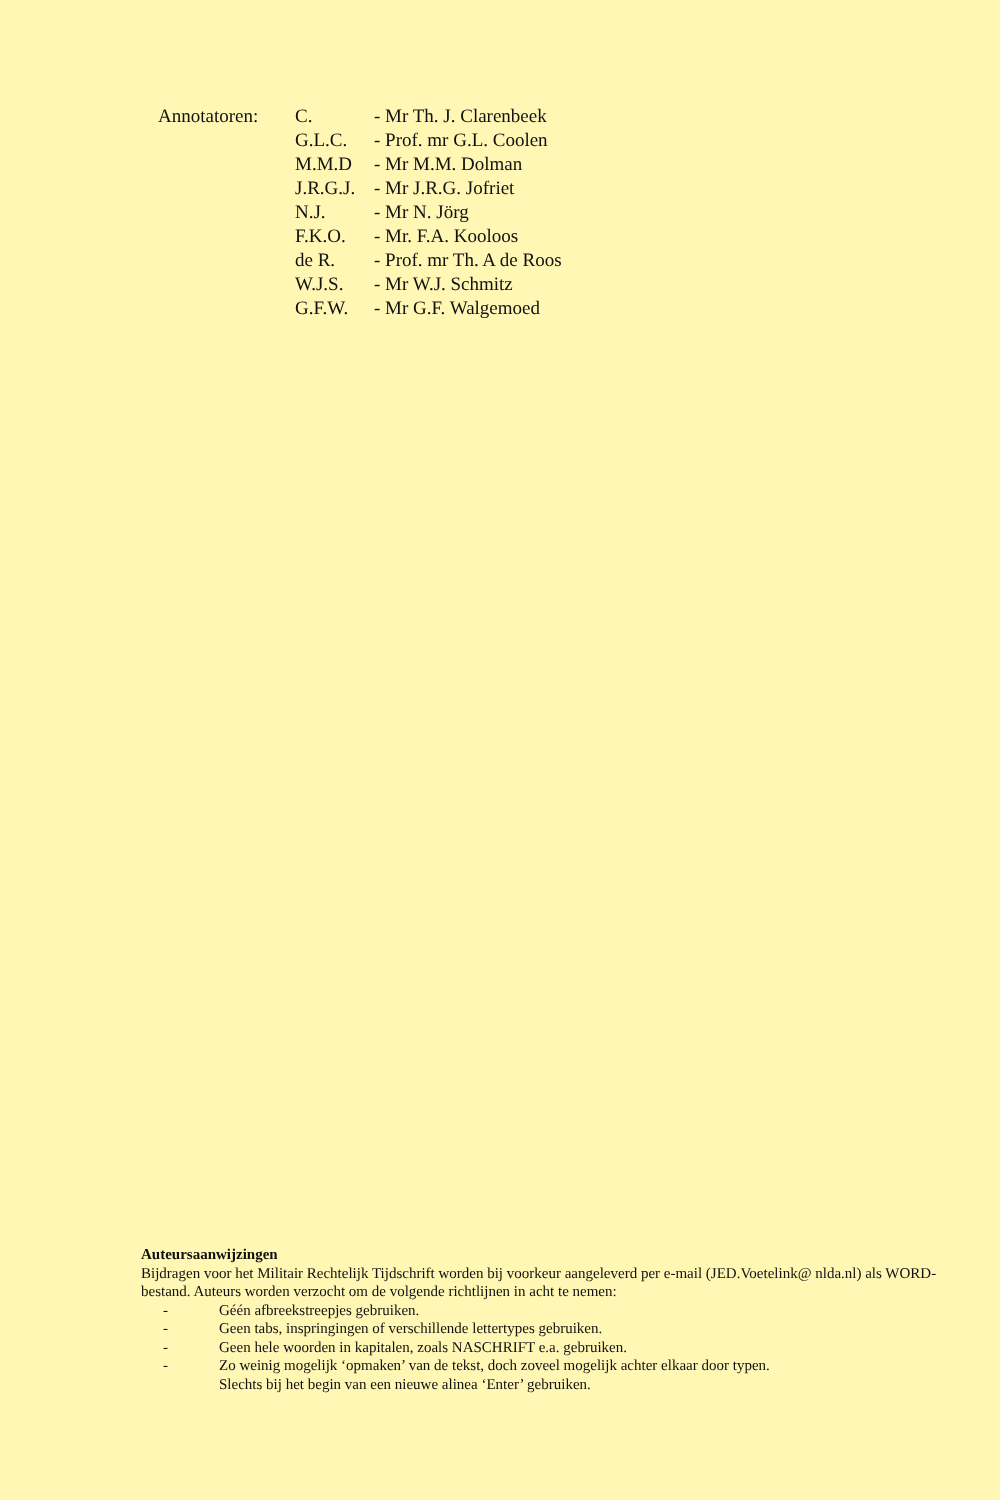| Annotatoren: | C. | - Mr Th. J. Clarenbeek |
| | G.L.C. | - Prof. mr G.L. Coolen |
| | M.M.D | - Mr M.M. Dolman |
| | J.R.G.J. | - Mr J.R.G. Jofriet |
| | N.J. | - Mr N. Jörg |
| | F.K.O. | - Mr. F.A. Kooloos |
| | de R. | - Prof. mr Th. A de Roos |
| | W.J.S. | - Mr W.J. Schmitz |
| | G.F.W. | - Mr G.F. Walgemoed |
Auteursaanwijzingen
Bijdragen voor het Militair Rechtelijk Tijdschrift worden bij voorkeur aangeleverd per e-mail (JED.Voetelink@ nlda.nl) als WORD-bestand. Auteurs worden verzocht om de volgende richtlijnen in acht te nemen:
- Géén afbreekstreepjes gebruiken.
- Geen tabs, inspringingen of verschillende lettertypes gebruiken.
- Geen hele woorden in kapitalen, zoals NASCHRIFT e.a. gebruiken.
- Zo weinig mogelijk ‘opmaken’ van de tekst, doch zoveel mogelijk achter elkaar door typen.
Slechts bij het begin van een nieuwe alinea ‘Enter’ gebruiken.